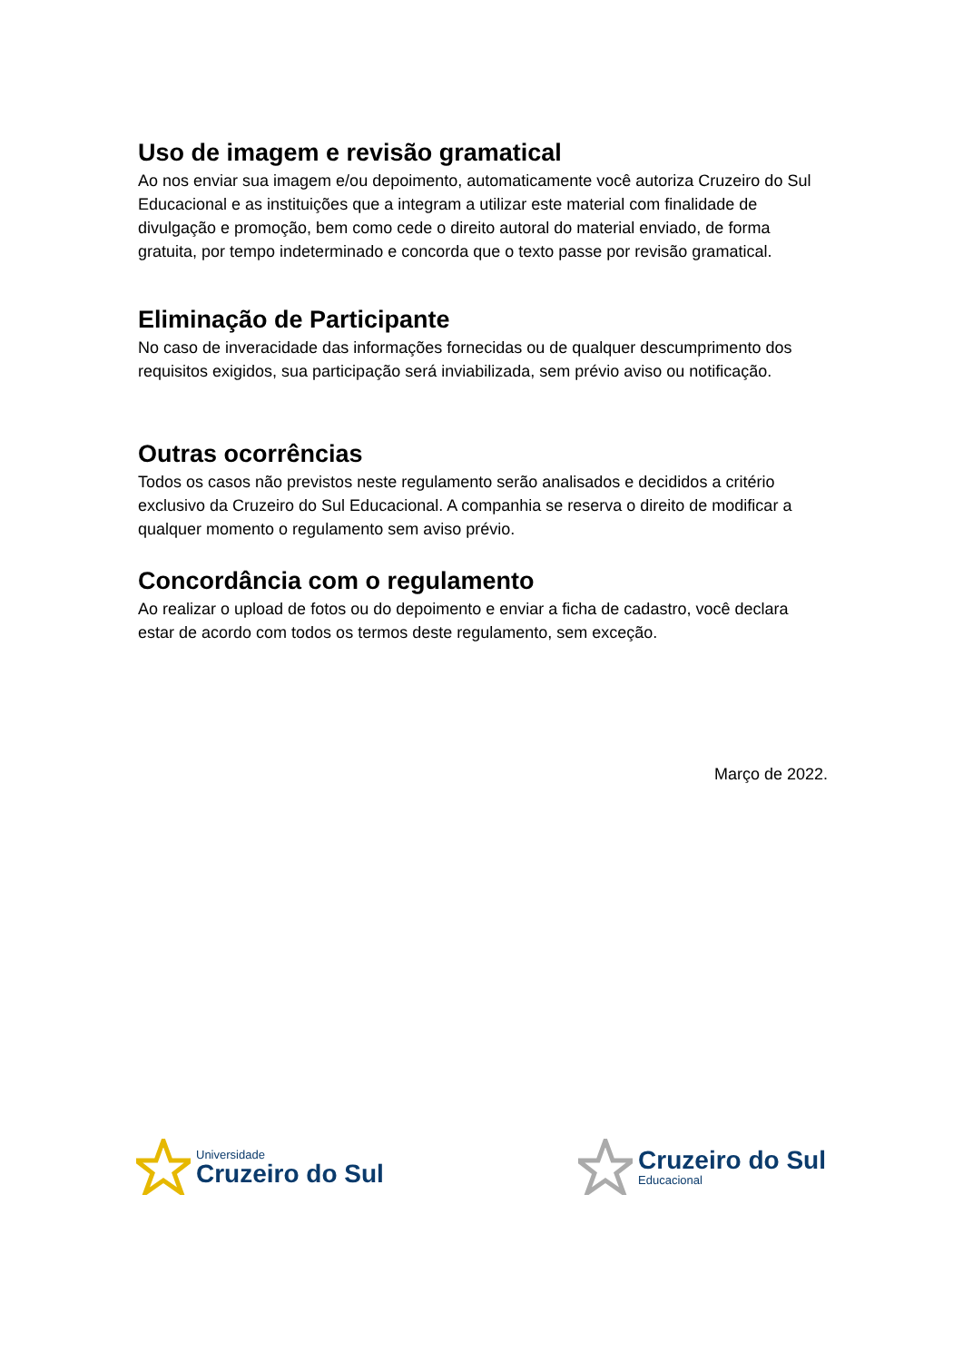Uso de imagem e revisão gramatical
Ao nos enviar sua imagem e/ou depoimento, automaticamente você autoriza Cruzeiro do Sul Educacional e as instituições que a integram a utilizar este material com finalidade de divulgação e promoção, bem como cede o direito autoral do material enviado, de forma gratuita, por tempo indeterminado e concorda que o texto passe por revisão gramatical.
Eliminação de Participante
No caso de inveracidade das informações fornecidas ou de qualquer descumprimento dos requisitos exigidos, sua participação será inviabilizada, sem prévio aviso ou notificação.
Outras ocorrências
Todos os casos não previstos neste regulamento serão analisados e decididos a critério exclusivo da Cruzeiro do Sul Educacional. A companhia se reserva o direito de modificar a qualquer momento o regulamento sem aviso prévio.
Concordância com o regulamento
Ao realizar o upload de fotos ou do depoimento e enviar a ficha de cadastro, você declara estar de acordo com todos os termos deste regulamento, sem exceção.
Março de 2022.
Universidade
Cruzeiro do Sul
Cruzeiro do Sul
Educacional